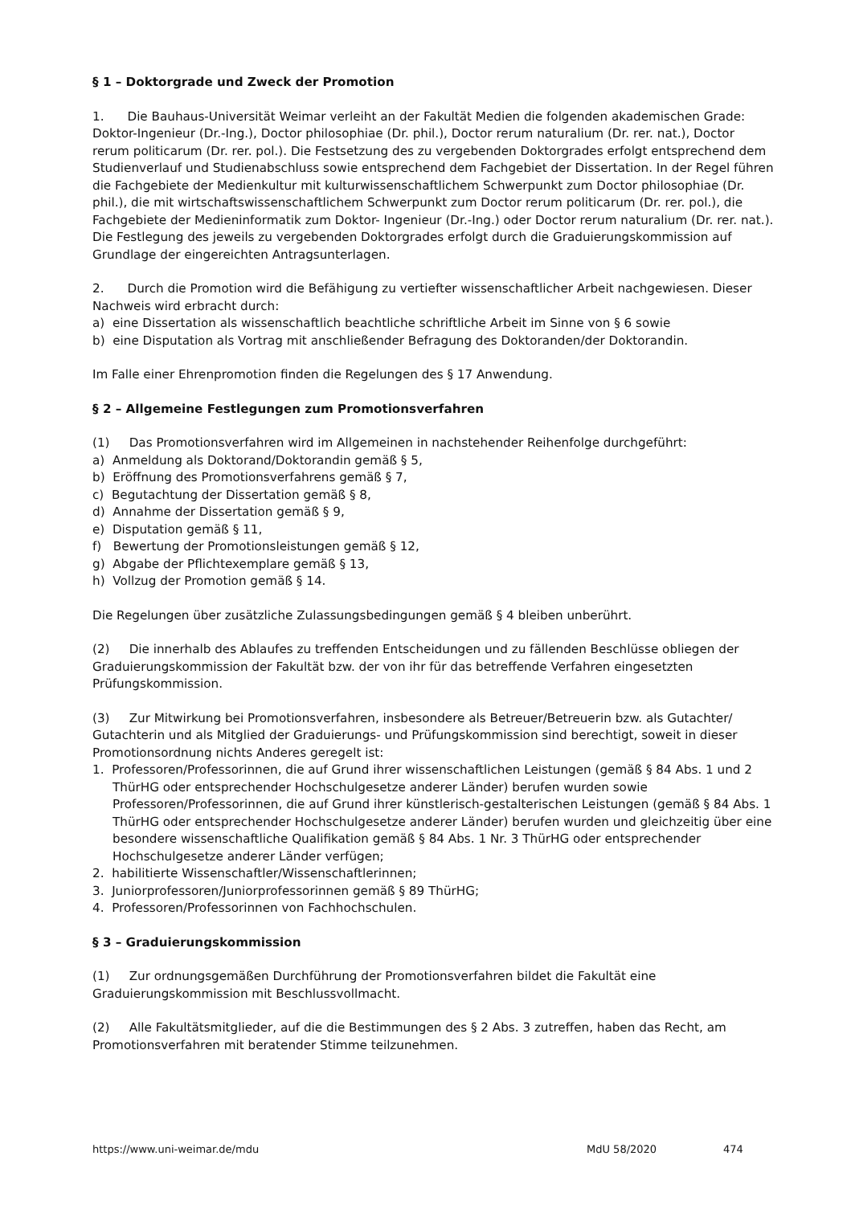§ 1 – Doktorgrade und Zweck der Promotion
1. Die Bauhaus-Universität Weimar verleiht an der Fakultät Medien die folgenden akademischen Grade: Doktor-Ingenieur (Dr.-Ing.), Doctor philosophiae (Dr. phil.), Doctor rerum naturalium (Dr. rer. nat.), Doctor rerum politicarum (Dr. rer. pol.). Die Festsetzung des zu vergebenden Doktorgrades erfolgt entsprechend dem Studienverlauf und Studienabschluss sowie entsprechend dem Fachgebiet der Dissertation. In der Regel führen die Fachgebiete der Medienkultur mit kulturwissenschaftlichem Schwerpunkt zum Doctor philosophiae (Dr. phil.), die mit wirtschaftswissenschaftlichem Schwerpunkt zum Doctor rerum politicarum (Dr. rer. pol.), die Fachgebiete der Medieninformatik zum Doktor- Ingenieur (Dr.-Ing.) oder Doctor rerum naturalium (Dr. rer. nat.). Die Festlegung des jeweils zu vergebenden Doktorgrades erfolgt durch die Graduierungskommission auf Grundlage der eingereichten Antragsunterlagen.
2. Durch die Promotion wird die Befähigung zu vertiefter wissenschaftlicher Arbeit nachgewiesen. Dieser Nachweis wird erbracht durch:
a) eine Dissertation als wissenschaftlich beachtliche schriftliche Arbeit im Sinne von § 6 sowie
b) eine Disputation als Vortrag mit anschließender Befragung des Doktoranden/der Doktorandin.
Im Falle einer Ehrenpromotion finden die Regelungen des § 17 Anwendung.
§ 2 – Allgemeine Festlegungen zum Promotionsverfahren
(1) Das Promotionsverfahren wird im Allgemeinen in nachstehender Reihenfolge durchgeführt:
a) Anmeldung als Doktorand/Doktorandin gemäß § 5,
b) Eröffnung des Promotionsverfahrens gemäß § 7,
c) Begutachtung der Dissertation gemäß § 8,
d) Annahme der Dissertation gemäß § 9,
e) Disputation gemäß § 11,
f) Bewertung der Promotionsleistungen gemäß § 12,
g) Abgabe der Pflichtexemplare gemäß § 13,
h) Vollzug der Promotion gemäß § 14.
Die Regelungen über zusätzliche Zulassungsbedingungen gemäß § 4 bleiben unberührt.
(2) Die innerhalb des Ablaufes zu treffenden Entscheidungen und zu fällenden Beschlüsse obliegen der Graduierungskommission der Fakultät bzw. der von ihr für das betreffende Verfahren eingesetzten Prüfungskommission.
(3) Zur Mitwirkung bei Promotionsverfahren, insbesondere als Betreuer/Betreuerin bzw. als Gutachter/ Gutachterin und als Mitglied der Graduierungs- und Prüfungskommission sind berechtigt, soweit in dieser Promotionsordnung nichts Anderes geregelt ist:
1. Professoren/Professorinnen, die auf Grund ihrer wissenschaftlichen Leistungen (gemäß § 84 Abs. 1 und 2 ThürHG oder entsprechender Hochschulgesetze anderer Länder) berufen wurden sowie Professoren/Professorinnen, die auf Grund ihrer künstlerisch-gestalterischen Leistungen (gemäß § 84 Abs. 1 ThürHG oder entsprechender Hochschulgesetze anderer Länder) berufen wurden und gleichzeitig über eine besondere wissenschaftliche Qualifikation gemäß § 84 Abs. 1 Nr. 3 ThürHG oder entsprechender Hochschulgesetze anderer Länder verfügen;
2. habilitierte Wissenschaftler/Wissenschaftlerinnen;
3. Juniorprofessoren/Juniorprofessorinnen gemäß § 89 ThürHG;
4. Professoren/Professorinnen von Fachhochschulen.
§ 3 – Graduierungskommission
(1) Zur ordnungsgemäßen Durchführung der Promotionsverfahren bildet die Fakultät eine Graduierungskommission mit Beschlussvollmacht.
(2) Alle Fakultätsmitglieder, auf die die Bestimmungen des § 2 Abs. 3 zutreffen, haben das Recht, am Promotionsverfahren mit beratender Stimme teilzunehmen.
https://www.uni-weimar.de/mdu MdU 58/2020 474